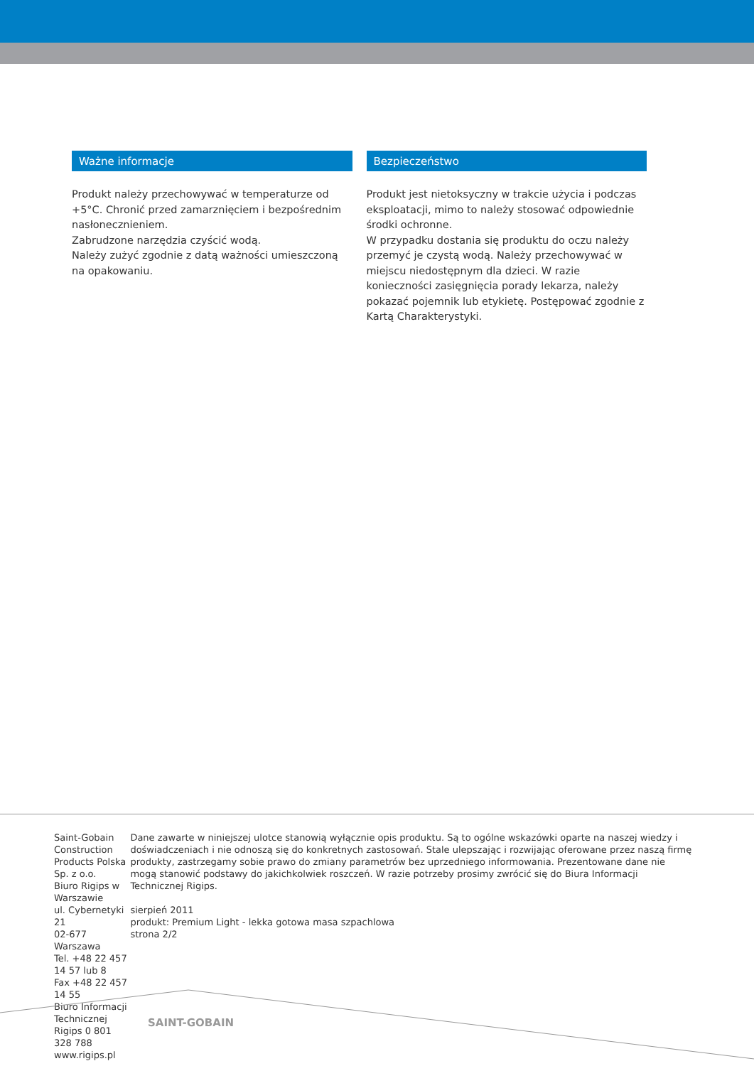Ważne informacje
Produkt należy przechowywać w temperaturze od +5°C. Chronić przed zamarznięciem i bezpośrednim nasłonecznieniem.
Zabrudzone narzędzia czyścić wodą.
Należy zużyć zgodnie z datą ważności umieszczoną na opakowaniu.
Bezpieczeństwo
Produkt jest nietoksyczny w trakcie użycia i podczas eksploatacji, mimo to należy stosować odpowiednie środki ochronne.
W przypadku dostania się produktu do oczu należy przemyć je czystą wodą. Należy przechowywać w miejscu niedostępnym dla dzieci. W razie konieczności zasięgnięcia porady lekarza, należy pokazać pojemnik lub etykietę. Postępować zgodnie z Kartą Charakterystyki.
Saint-Gobain Construction Products Polska Sp. z o.o.
Biuro Rigips w Warszawie
ul. Cybernetyki 21
02-677 Warszawa
Tel. +48 22 457 14 57 lub 8
Fax +48 22 457 14 55
Biuro Informacji Technicznej Rigips 0 801 328 788
www.rigips.pl
Dane zawarte w niniejszej ulotce stanowią wyłącznie opis produktu. Są to ogólne wskazówki oparte na naszej wiedzy i doświadczeniach i nie odnoszą się do konkretnych zastosowań. Stale ulepszając i rozwijając oferowane przez naszą firmę produkty, zastrzegamy sobie prawo do zmiany parametrów bez uprzedniego informowania. Prezentowane dane nie mogą stanowić podstawy do jakichkolwiek roszczeń. W razie potrzeby prosimy zwrócić się do Biura Informacji Technicznej Rigips.
sierpień 2011
produkt: Premium Light - lekka gotowa masa szpachlowa
strona 2/2
SAINT-GOBAIN